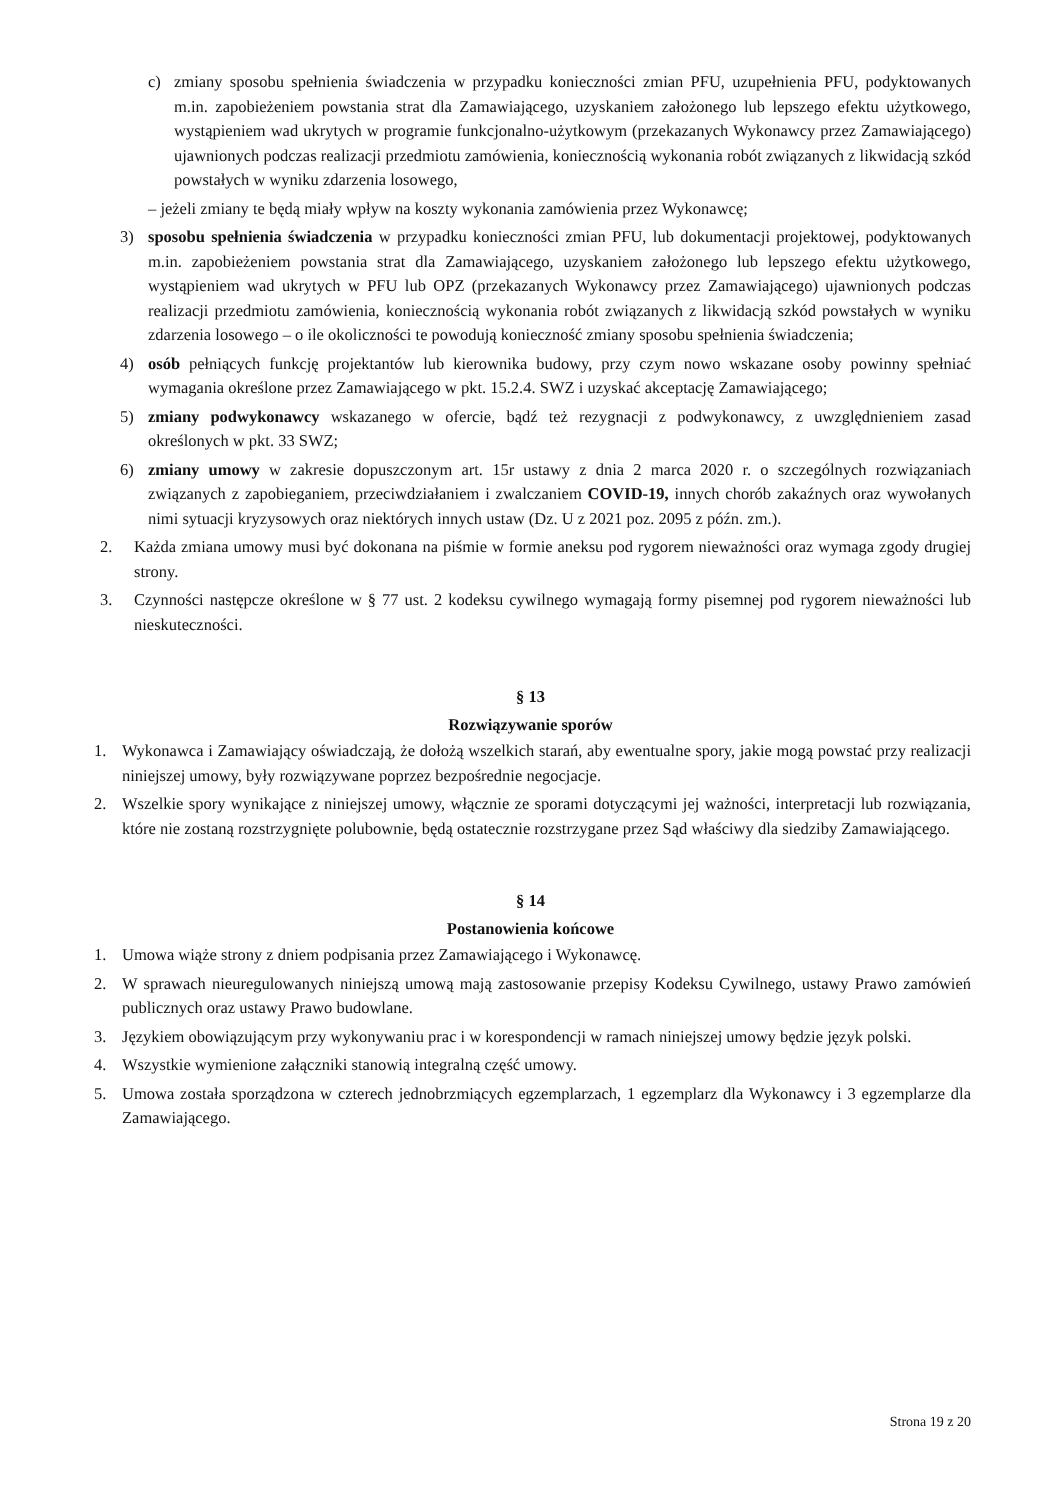c) zmiany sposobu spełnienia świadczenia w przypadku konieczności zmian PFU, uzupełnienia PFU, podyktowanych m.in. zapobieżeniem powstania strat dla Zamawiającego, uzyskaniem założonego lub lepszego efektu użytkowego, wystąpieniem wad ukrytych w programie funkcjonalno-użytkowym (przekazanych Wykonawcy przez Zamawiającego) ujawnionych podczas realizacji przedmiotu zamówienia, koniecznością wykonania robót związanych z likwidacją szkód powstałych w wyniku zdarzenia losowego,
– jeżeli zmiany te będą miały wpływ na koszty wykonania zamówienia przez Wykonawcę;
3) sposobu spełnienia świadczenia w przypadku konieczności zmian PFU, lub dokumentacji projektowej, podyktowanych m.in. zapobieżeniem powstania strat dla Zamawiającego, uzyskaniem założonego lub lepszego efektu użytkowego, wystąpieniem wad ukrytych w PFU lub OPZ (przekazanych Wykonawcy przez Zamawiającego) ujawnionych podczas realizacji przedmiotu zamówienia, koniecznością wykonania robót związanych z likwidacją szkód powstałych w wyniku zdarzenia losowego – o ile okoliczności te powodują konieczność zmiany sposobu spełnienia świadczenia;
4) osób pełniących funkcję projektantów lub kierownika budowy, przy czym nowo wskazane osoby powinny spełniać wymagania określone przez Zamawiającego w pkt. 15.2.4. SWZ i uzyskać akceptację Zamawiającego;
5) zmiany podwykonawcy wskazanego w ofercie, bądź też rezygnacji z podwykonawcy, z uwzględnieniem zasad określonych w pkt. 33 SWZ;
6) zmiany umowy w zakresie dopuszczonym art. 15r ustawy z dnia 2 marca 2020 r. o szczególnych rozwiązaniach związanych z zapobieganiem, przeciwdziałaniem i zwalczaniem COVID-19, innych chorób zakaźnych oraz wywołanych nimi sytuacji kryzysowych oraz niektórych innych ustaw (Dz. U z 2021 poz. 2095 z późn. zm.).
2. Każda zmiana umowy musi być dokonana na piśmie w formie aneksu pod rygorem nieważności oraz wymaga zgody drugiej strony.
3. Czynności następcze określone w § 77 ust. 2 kodeksu cywilnego wymagają formy pisemnej pod rygorem nieważności lub nieskuteczności.
§ 13
Rozwiązywanie sporów
1. Wykonawca i Zamawiający oświadczają, że dołożą wszelkich starań, aby ewentualne spory, jakie mogą powstać przy realizacji niniejszej umowy, były rozwiązywane poprzez bezpośrednie negocjacje.
2. Wszelkie spory wynikające z niniejszej umowy, włącznie ze sporami dotyczącymi jej ważności, interpretacji lub rozwiązania, które nie zostaną rozstrzygnięte polubownie, będą ostatecznie rozstrzygane przez Sąd właściwy dla siedziby Zamawiającego.
§ 14
Postanowienia końcowe
1. Umowa wiąże strony z dniem podpisania przez Zamawiającego i Wykonawcę.
2. W sprawach nieuregulowanych niniejszą umową mają zastosowanie przepisy Kodeksu Cywilnego, ustawy Prawo zamówień publicznych oraz ustawy Prawo budowlane.
3. Językiem obowiązującym przy wykonywaniu prac i w korespondencji w ramach niniejszej umowy będzie język polski.
4. Wszystkie wymienione załączniki stanowią integralną część umowy.
5. Umowa została sporządzona w czterech jednobrzmiących egzemplarzach, 1 egzemplarz dla Wykonawcy i 3 egzemplarze dla Zamawiającego.
Strona 19 z 20